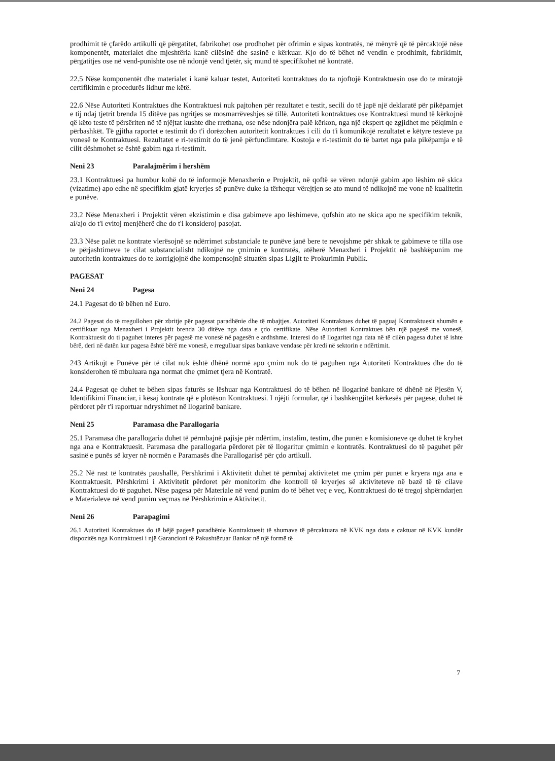prodhimit të çfarëdo artikulli që përgatitet, fabrikohet ose prodhohet për ofrimin e sipas kontratës, në mënyrë që të përcaktojë nëse komponentët, materialet dhe mjeshtëria kanë cilësinë dhe sasinë e kërkuar. Kjo do të bëhet në vendin e prodhimit, fabrikimit, përgatitjes ose në vend-punishte ose në ndonjë vend tjetër, siç mund të specifikohet në kontratë.
22.5 Nëse komponentët dhe materialet i kanë kaluar testet, Autoriteti kontraktues do ta njoftojë Kontraktuesin ose do te miratojë certifikimin e procedurës lidhur me këtë.
22.6 Nëse Autoriteti Kontraktues dhe Kontraktuesi nuk pajtohen për rezultatet e testit, secili do të japë një deklaratë për pikëpamjet e tij ndaj tjetrit brenda 15 ditëve pas ngritjes se mosmarrëveshjes së tillë. Autoriteti kontraktues ose Kontraktuesi mund të kërkojnë që këto teste të përsëriten në të njëjtat kushte dhe rrethana, ose nëse ndonjëra palë kërkon, nga një ekspert qe zgjidhet me pëlqimin e përbashkët. Të gjitha raportet e testimit do t'i dorëzohen autoritetit kontraktues i cili do t'i komunikojë rezultatet e këtyre testeve pa vonesë te Kontraktuesi. Rezultatet e ri-testimit do të jenë përfundimtare. Kostoja e ri-testimit do të bartet nga pala pikëpamja e të cilit dëshmohet se është gabim nga ri-testimit.
Neni 23 Paralajmërim i hershëm
23.1 Kontraktuesi pa humbur kohë do të informojë Menaxherin e Projektit, në qoftë se vëren ndonjë gabim apo lëshim në skica (vizatime) apo edhe në specifikim gjatë kryerjes së punëve duke ia tërhequr vërejtjen se ato mund të ndikojnë me vone në kualitetin e punëve.
23.2 Nëse Menaxheri i Projektit vëren ekzistimin e disa gabimeve apo lëshimeve, qofshin ato ne skica apo ne specifikim teknik, ai/ajo do t'i evitoj menjëherë dhe do t'i konsideroj pasojat.
23.3 Nëse palët ne kontrate vlerësojnë se ndërrimet substanciale te punëve janë bere te nevojshme për shkak te gabimeve te tilla ose te përjashtimeve te cilat substancialisht ndikojnë ne çmimin e kontratës, atëherë Menaxheri i Projektit në bashkëpunim me autoritetin kontraktues do te korrigjojnë dhe kompensojnë situatën sipas Ligjit te Prokurimin Publik.
PAGESAT
Neni 24 Pagesa
24.1 Pagesat do të bëhen në Euro.
24.2 Pagesat do të rregullohen për zbritje për pagesat paradhënie dhe të mbajtjes. Autoriteti Kontraktues duhet të paguaj Kontraktuesit shumën e certifikuar nga Menaxheri i Projektit brenda 30 ditëve nga data e çdo certifikate. Nëse Autoriteti Kontraktues bën një pagesë me vonesë, Kontraktuesit do ti paguhet interes për pagesë me vonesë në pagesën e ardhshme. Interesi do të llogaritet nga data në të cilën pagesa duhet të ishte bërë, deri në datën kur pagesa është bërë me vonesë, e rregulluar sipas bankave vendase për kredi në sektorin e ndërtimit.
243 Artikujt e Punëve për të cilat nuk është dhënë normë apo çmim nuk do të paguhen nga Autoriteti Kontraktues dhe do të konsiderohen të mbuluara nga normat dhe çmimet tjera në Kontratë.
24.4 Pagesat qe duhet te bëhen sipas faturës se lëshuar nga Kontraktuesi do të bëhen në llogarinë bankare të dhënë në Pjesën V, Identifikimi Financiar, i kësaj kontrate që e plotëson Kontraktuesi. I njëjti formular, që i bashkëngjitet kërkesës për pagesë, duhet të përdoret për t'i raportuar ndryshimet në llogarinë bankare.
Neni 25 Paramasa dhe Parallogaria
25.1 Paramasa dhe parallogaria duhet të përmbajnë pajisje për ndërtim, instalim, testim, dhe punën e komisioneve qe duhet të kryhet nga ana e Kontraktuesit. Paramasa dhe parallogaria përdoret për të llogaritur çmimin e kontratës. Kontraktuesi do të paguhet për sasinë e punës së kryer në normën e Paramasës dhe Parallogarisë për çdo artikull.
25.2 Në rast të kontratës paushallë, Përshkrimi i Aktivitetit duhet të përmbaj aktivitetet me çmim për punët e kryera nga ana e Kontraktuesit. Përshkrimi i Aktivitetit përdoret për monitorim dhe kontroll të kryerjes së aktiviteteve në bazë të të cilave Kontraktuesi do të paguhet. Nëse pagesa për Materiale në vend punim do të bëhet veç e veç, Kontraktuesi do të tregoj shpërndarjen e Materialeve në vend punim veçmas në Përshkrimin e Aktivitetit.
Neni 26 Parapagimi
26.1 Autoriteti Kontraktues do të bëjë pagesë paradhënie Kontraktuesit të shumave të përcaktuara në KVK nga data e caktuar në KVK kundër dispozitës nga Kontraktuesi i një Garancioni të Pakushtëzuar Bankar në një formë të
7